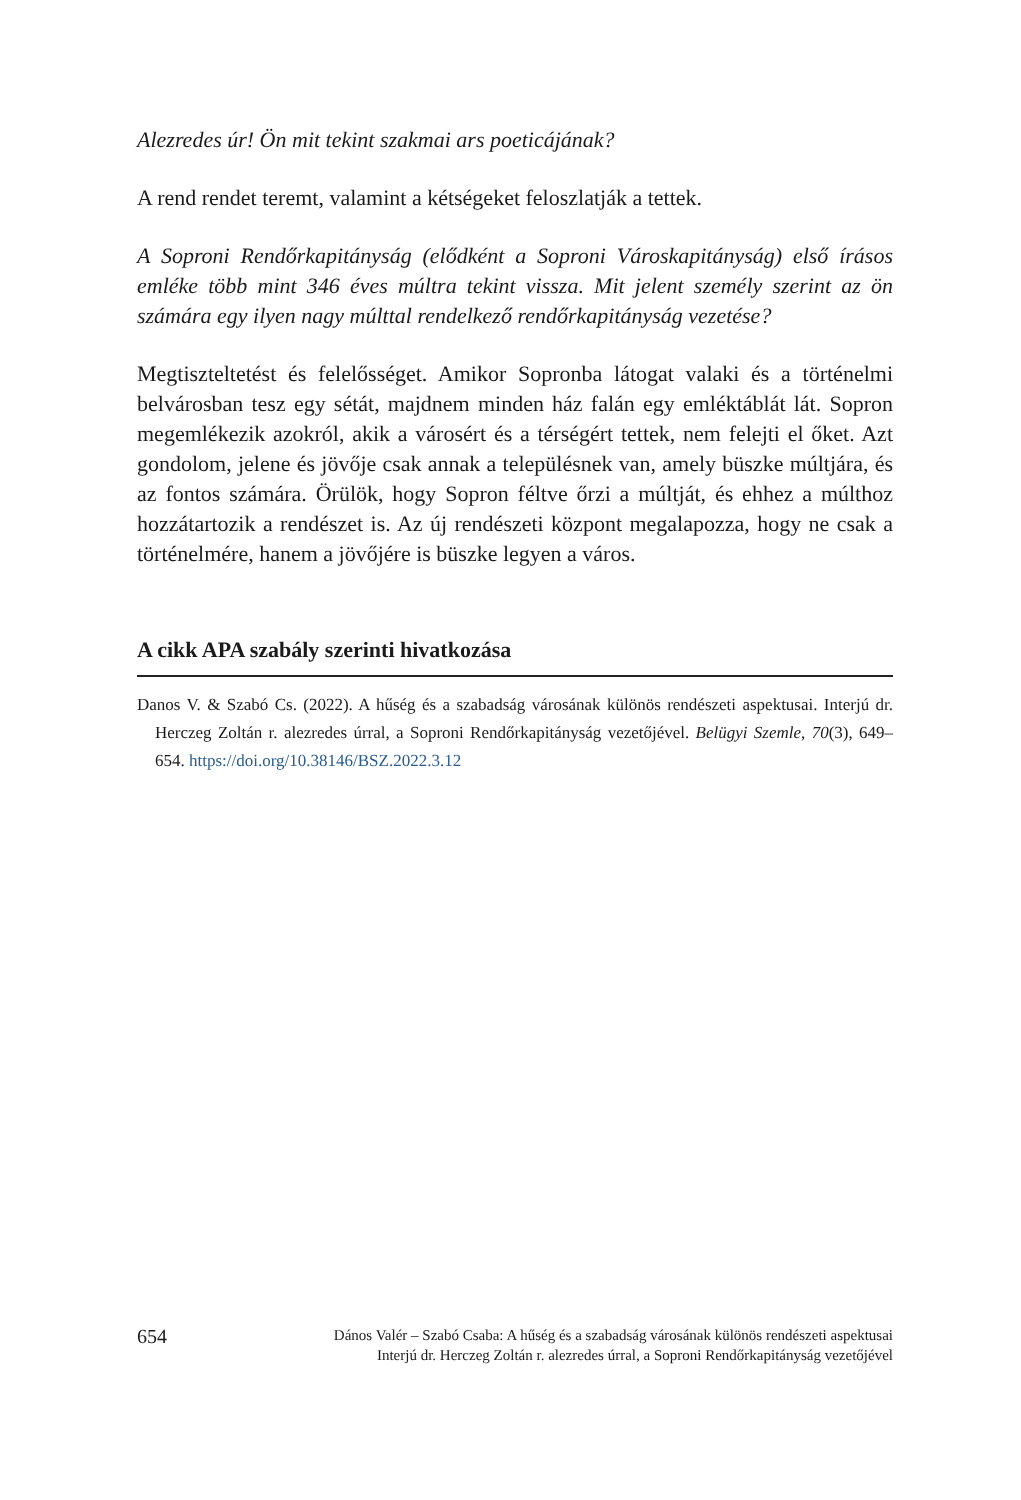Alezredes úr! Ön mit tekint szakmai ars poeticájának?
A rend rendet teremt, valamint a kétségeket feloszlatják a tettek.
A Soproni Rendőrkapitányság (elődként a Soproni Városkapitányság) első írásos emléke több mint 346 éves múltra tekint vissza. Mit jelent személy szerint az ön számára egy ilyen nagy múlttal rendelkező rendőrkapitányság vezetése?
Megtiszteltetést és felelősséget. Amikor Sopronba látogat valaki és a történelmi belvárosban tesz egy sétát, majdnem minden ház falán egy emléktáblát lát. Sopron megemlékezik azokról, akik a városért és a térségért tettek, nem felejti el őket. Azt gondolom, jelene és jövője csak annak a településnek van, amely büszke múltjára, és az fontos számára. Örülök, hogy Sopron féltve őrzi a múltját, és ehhez a múlthoz hozzátartozik a rendészet is. Az új rendészeti központ megalapozza, hogy ne csak a történelmére, hanem a jövőjére is büszke legyen a város.
A cikk APA szabály szerinti hivatkozása
Danos V. & Szabó Cs. (2022). A hűség és a szabadság városának különös rendészeti aspektusai. Interjú dr. Herczeg Zoltán r. alezredes úrral, a Soproni Rendőrkapitányság vezetőjével. Belügyi Szemle, 70(3), 649–654. https://doi.org/10.38146/BSZ.2022.3.12
654 Dános Valér – Szabó Csaba: A hűség és a szabadság városának különös rendészeti aspektusai
Interjú dr. Herczeg Zoltán r. alezredes úrral, a Soproni Rendőrkapitányság vezetőjével